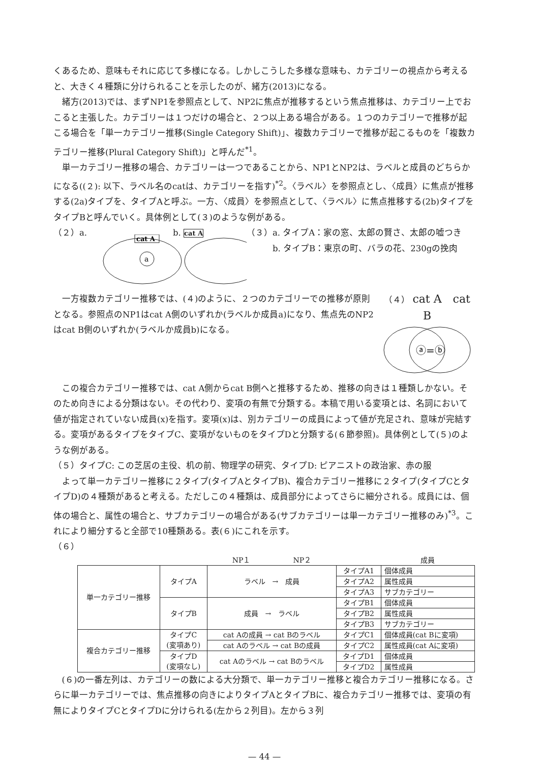くあるため、意味もそれに応じて多様になる。しかしこうした多様な意味も、カテゴリーの視点から考えると、大きく４種類に分けられることを示したのが、緒方(2013)になる。
緒方(2013)では、まずNP1を参照点として、NP2に焦点が推移するという焦点推移は、カテゴリー上でおこると主張した。カテゴリーは１つだけの場合と、２つ以上ある場合がある。１つのカテゴリーで推移が起こる場合を「単一カテゴリー推移(Single Category Shift)」、複数カテゴリーで推移が起こるものを「複数カテゴリー推移(Plural Category Shift)」と呼んだ<sup>*1</sup>。
単一カテゴリー推移の場合、カテゴリーは一つであることから、NP1とNP2は、ラベルと成員のどちらかになる((２): 以下、ラベル名のcatは、カテゴリーを指す)<sup>*2</sup>。〈ラベル〉を参照点とし、〈成員〉に焦点が推移する(2a)タイプを、タイプAと呼ぶ。一方、〈成員〉を参照点として、〈ラベル〉に焦点推移する(2b)タイプをタイプBと呼んでいく。具体例として(３)のような例がある。
（２）a.
cat A
a
b. cat A
（３）a. タイプA：家の窓、太郎の賢さ、太郎の嘘つき
　　　b. タイプB：東京の町、バラの花、230gの挽肉
一方複数カテゴリー推移では、(４)のように、２つのカテゴリーでの推移が原則となる。参照点のNP1はcat A側のいずれか(ラベルか成員a)になり、焦点先のNP2はcat B側のいずれか(ラベルか成員b)になる。
（４） cat A　cat B
ⓐ=ⓑ
この複合カテゴリー推移では、cat A側からcat B側へと推移するため、推移の向きは１種類しかない。そのため向きによる分類はない。その代わり、変項の有無で分類する。本稿で用いる変項とは、名詞において値が指定されていない成員(x)を指す。変項(x)は、別カテゴリーの成員によって値が充足され、意味が完結する。変項があるタイプをタイプC、変項がないものをタイプDと分類する(６節参照)。具体例として(５)のような例がある。
（５）タイプC: この芝居の主役、机の前、物理学の研究、タイプD: ピアニストの政治家、赤の服
よって単一カテゴリー推移に２タイプ(タイプAとタイプB)、複合カテゴリー推移に２タイプ(タイプCとタイプD)の４種類があると考える。ただしこの４種類は、成員部分によってさらに細分される。成員には、個体の場合と、属性の場合と、サブカテゴリーの場合がある(サブカテゴリーは単一カテゴリー推移のみ)<sup>*3</sup>。これにより細分すると全部で10種類ある。表(６)にこれを示す。
（６）
| | | NP１ NP２ | | 成員 |
| 単一カテゴリー推移 | タイプA | ラベル → 成員 | タイプA1 | 個体成員 |
| | | | タイプA2 | 属性成員 |
| | | | タイプA3 | サブカテゴリー |
| | タイプB | 成員 → ラベル | タイプB1 | 個体成員 |
| | | | タイプB2 | 属性成員 |
| | | | タイプB3 | サブカテゴリー |
| 複合カテゴリー推移 | タイプC (変項あり) | cat Aの成員 → cat Bのラベル | タイプC1 | 個体成員(cat Bに変項) |
| | | cat Aのラベル → cat Bの成員 | タイプC2 | 属性成員(cat Aに変項) |
| | タイプD (変項なし) | cat Aのラベル → cat Bのラベル | タイプD1 | 個体成員 |
| | | | タイプD2 | 属性成員 |
(６)の一番左列は、カテゴリーの数による大分類で、単一カテゴリー推移と複合カテゴリー推移になる。さらに単一カテゴリーでは、焦点推移の向きによりタイプAとタイプBに、複合カテゴリー推移では、変項の有無によりタイプCとタイプDに分けられる(左から２列目)。左から３列
— 44 —